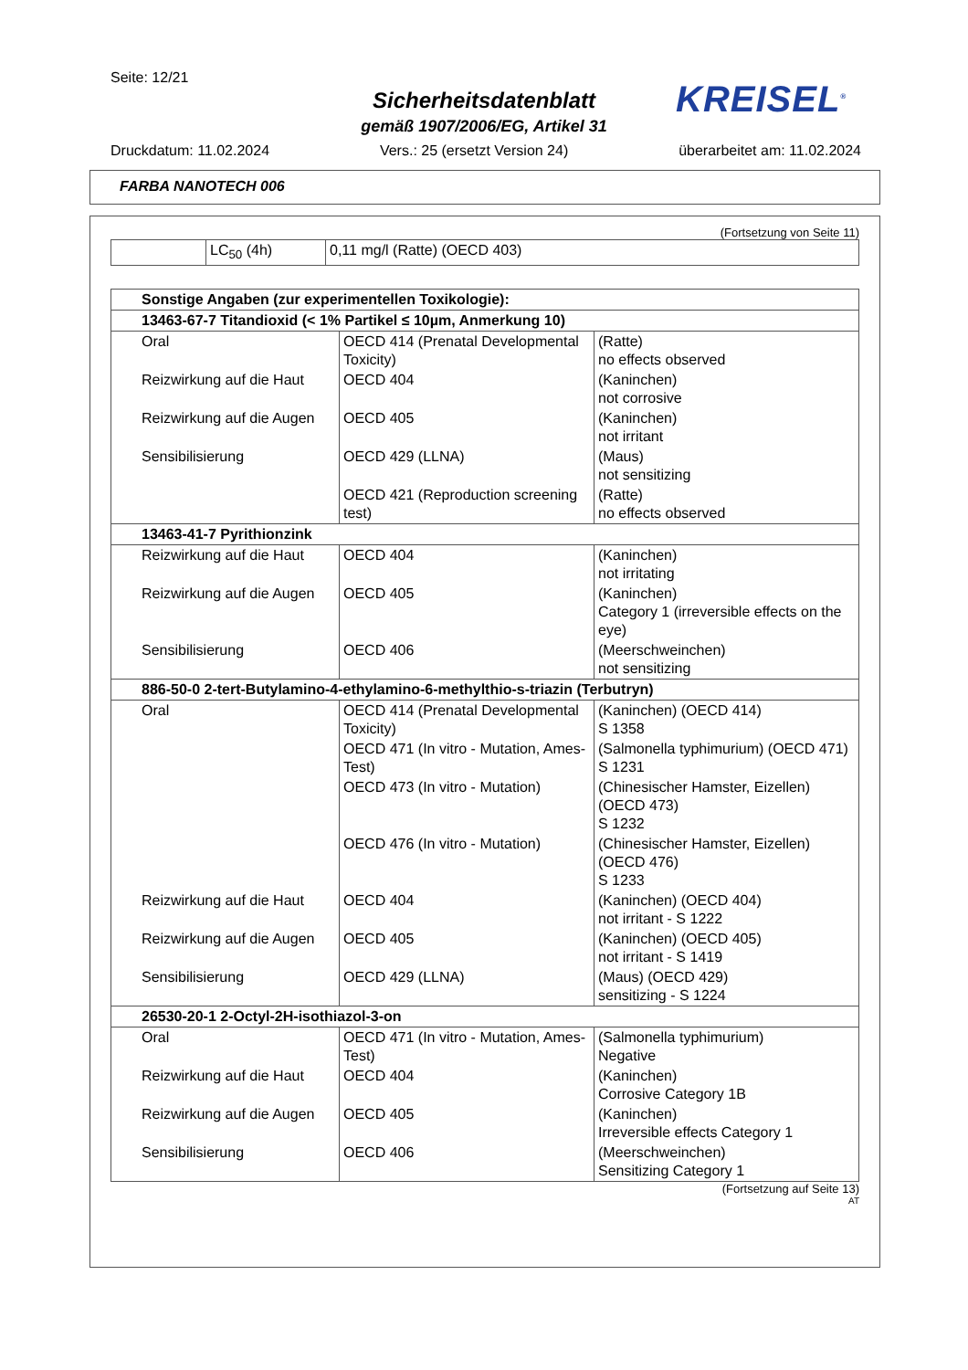Seite: 12/21
Sicherheitsdatenblatt
gemäß 1907/2006/EG, Artikel 31
KREISEL<sup>®</sup>
Druckdatum: 11.02.2024 Vers.: 25 (ersetzt Version 24) überarbeitet am: 11.02.2024
FARBA NANOTECH 006
(Fortsetzung von Seite 11)
| | LC<sub>50</sub> (4h) | 0,11 mg/l (Ratte) (OECD 403) |
| Sonstige Angaben (zur experimentellen Toxikologie): | | |
| 13463-67-7 Titandioxid (< 1% Partikel ≤ 10µm, Anmerkung 10) | | |
| Oral | OECD 414 (Prenatal Developmental Toxicity) | (Ratte) no effects observed |
| Reizwirkung auf die Haut | OECD 404 | (Kaninchen) not corrosive |
| Reizwirkung auf die Augen | OECD 405 | (Kaninchen) not irritant |
| Sensibilisierung | OECD 429 (LLNA) | (Maus) not sensitizing |
| | OECD 421 (Reproduction screening test) | (Ratte) no effects observed |
| 13463-41-7 Pyrithionzink | | |
| Reizwirkung auf die Haut | OECD 404 | (Kaninchen) not irritating |
| Reizwirkung auf die Augen | OECD 405 | (Kaninchen) Category 1 (irreversible effects on the eye) |
| Sensibilisierung | OECD 406 | (Meerschweinchen) not sensitizing |
| 886-50-0 2-tert-Butylamino-4-ethylamino-6-methylthio-s-triazin (Terbutryn) | | |
| Oral | OECD 414 (Prenatal Developmental Toxicity) | (Kaninchen) (OECD 414) S 1358 |
| | OECD 471 (In vitro - Mutation, Ames-Test) | (Salmonella typhimurium) (OECD 471) S 1231 |
| | OECD 473 (In vitro - Mutation) | (Chinesischer Hamster, Eizellen) (OECD 473) S 1232 |
| | OECD 476 (In vitro - Mutation) | (Chinesischer Hamster, Eizellen) (OECD 476) S 1233 |
| Reizwirkung auf die Haut | OECD 404 | (Kaninchen) (OECD 404) not irritant - S 1222 |
| Reizwirkung auf die Augen | OECD 405 | (Kaninchen) (OECD 405) not irritant - S 1419 |
| Sensibilisierung | OECD 429 (LLNA) | (Maus) (OECD 429) sensitizing - S 1224 |
| 26530-20-1 2-Octyl-2H-isothiazol-3-on | | |
| Oral | OECD 471 (In vitro - Mutation, Ames-Test) | (Salmonella typhimurium) Negative |
| Reizwirkung auf die Haut | OECD 404 | (Kaninchen) Corrosive Category 1B |
| Reizwirkung auf die Augen | OECD 405 | (Kaninchen) Irreversible effects Category 1 |
| Sensibilisierung | OECD 406 | (Meerschweinchen) Sensitizing Category 1 |
(Fortsetzung auf Seite 13)
AT